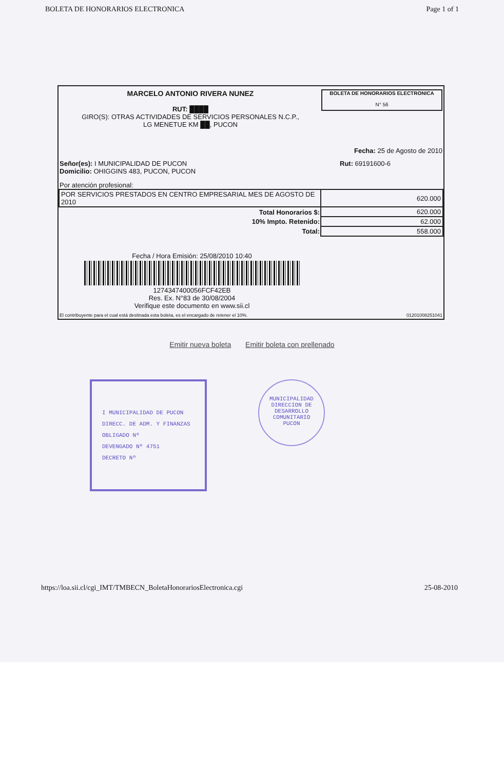BOLETA DE HONORARIOS ELECTRONICA Page 1 of 1
MARCELO ANTONIO RIVERA NUNEZ
RUT: ████
GIRO(S): OTRAS ACTIVIDADES DE SERVICIOS PERSONALES N.C.P.,
LG MENETUE KM ██, PUCON
BOLETA DE HONORARIOS ELECTRONICA
N° 56
Fecha: 25 de Agosto de 2010
Señor(es): I MUNICIPALIDAD DE PUCON
Domicilio: OHIGGINS 483, PUCON, PUCON
Rut: 69191600-6
Por atención profesional:
| POR SERVICIOS PRESTADOS EN CENTRO EMPRESARIAL MES DE AGOSTO DE 2010 | 620.000 |
| Total Honorarios $: | 620.000 |
| 10% Impto. Retenido: | 62.000 |
| Total: | 558.000 |
Fecha / Hora Emisión: 25/08/2010 10:40
1274347400056FCF42EB
Res. Ex. N°83 de 30/08/2004
Verifique este documento en www.sii.cl
El contribuyente para el cual está destinada esta boleta, es el encargado de retener el 10%. 01201008251041
Emitir nueva boleta Emitir boleta con prellenado
I MUNICIPALIDAD DE PUCON
DIRECC. DE ADM. Y FINANZAS
OBLIGADO Nº
DEVENGADO Nº 4751
DECRETO Nº
MUNICIPALIDAD
DIRECCION DE DESARROLLO COMUNITARIO
PUCON
https://loa.sii.cl/cgi_IMT/TMBECN_BoletaHonorariosElectronica.cgi 25-08-2010